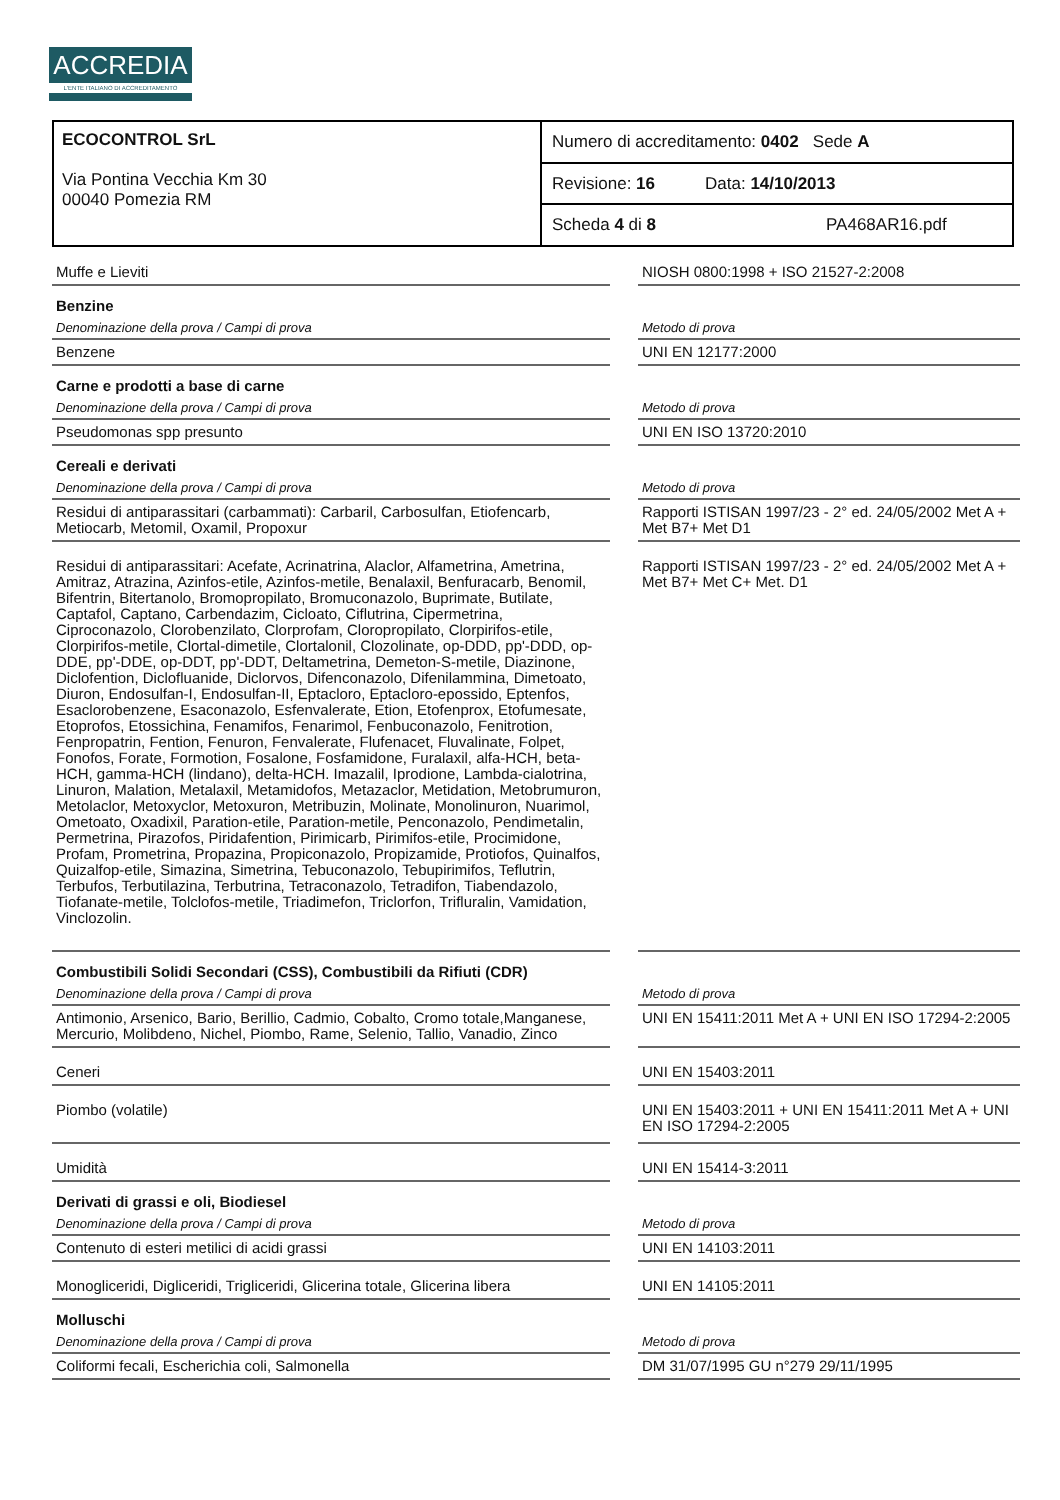ACCREDIA
L'ENTE ITALIANO DI ACCREDITAMENTO
ECOCONTROL SrL
Via Pontina Vecchia Km 30
00040 Pomezia RM
Numero di accreditamento: 0402 Sede A
Revisione: 16 Data: 14/10/2013
Scheda 4 di 8 PA468AR16.pdf
| Muffe e Lieviti | | NIOSH 0800:1998 + ISO 21527-2:2008 |
| Benzine | | |
| Denominazione della prova / Campi di prova | | Metodo di prova |
| Benzene | | UNI EN 12177:2000 |
| Carne e prodotti a base di carne | | |
| Denominazione della prova / Campi di prova | | Metodo di prova |
| Pseudomonas spp presunto | | UNI EN ISO 13720:2010 |
| Cereali e derivati | | |
| Denominazione della prova / Campi di prova | | Metodo di prova |
| Residui di antiparassitari (carbammati): Carbaril, Carbosulfan, Etiofencarb, Metiocarb, Metomil, Oxamil, Propoxur | | Rapporti ISTISAN 1997/23 - 2° ed. 24/05/2002 Met A + Met B7+ Met D1 |
| Residui di antiparassitari: Acefate, Acrinatrina, Alaclor, Alfametrina, Ametrina, Amitraz, Atrazina, Azinfos-etile, Azinfos-metile, Benalaxil, Benfuracarb, Benomil, Bifentrin, Bitertanolo, Bromopropilato, Bromuconazolo, Buprimate, Butilate, Captafol, Captano, Carbendazim, Cicloato, Ciflutrina, Cipermetrina, Ciproconazolo, Clorobenzilato, Clorprofam, Cloropropilato, Clorpirifos-etile, Clorpirifos-metile, Clortal-dimetile, Clortalonil, Clozolinate, op-DDD, pp'-DDD, op-DDE, pp'-DDE, op-DDT, pp'-DDT, Deltametrina, Demeton-S-metile, Diazinone, Diclofention, Diclofluanide, Diclorvos, Difenconazolo, Difenilammina, Dimetoato, Diuron, Endosulfan-I, Endosulfan-II, Eptacloro, Eptacloro-epossido, Eptenfos, Esaclorobenzene, Esaconazolo, Esfenvalerate, Etion, Etofenprox, Etofumesate, Etoprofos, Etossichina, Fenamifos, Fenarimol, Fenbuconazolo, Fenitrotion, Fenpropatrin, Fention, Fenuron, Fenvalerate, Flufenacet, Fluvalinate, Folpet, Fonofos, Forate, Formotion, Fosalone, Fosfamidone, Furalaxil, alfa-HCH, beta-HCH, gamma-HCH (lindano), delta-HCH. Imazalil, Iprodione, Lambda-cialotrina, Linuron, Malation, Metalaxil, Metamidofos, Metazaclor, Metidation, Metobrumuron, Metolaclor, Metoxyclor, Metoxuron, Metribuzin, Molinate, Monolinuron, Nuarimol, Ometoato, Oxadixil, Paration-etile, Paration-metile, Penconazolo, Pendimetalin, Permetrina, Pirazofos, Piridafention, Pirimicarb, Pirimifos-etile, Procimidone, Profam, Prometrina, Propazina, Propiconazolo, Propizamide, Protiofos, Quinalfos, Quizalfop-etile, Simazina, Simetrina, Tebuconazolo, Tebupirimifos, Teflutrin, Terbufos, Terbutilazina, Terbutrina, Tetraconazolo, Tetradifon, Tiabendazolo, Tiofanate-metile, Tolclofos-metile, Triadimefon, Triclorfon, Trifluralin, Vamidation, Vinclozolin. | | Rapporti ISTISAN 1997/23 - 2° ed. 24/05/2002 Met A + Met B7+ Met C+ Met. D1 |
| Combustibili Solidi Secondari (CSS), Combustibili da Rifiuti (CDR) | | |
| Denominazione della prova / Campi di prova | | Metodo di prova |
| Antimonio, Arsenico, Bario, Berillio, Cadmio, Cobalto, Cromo totale,Manganese, Mercurio, Molibdeno, Nichel, Piombo, Rame, Selenio, Tallio, Vanadio, Zinco | | UNI EN 15411:2011 Met A + UNI EN ISO 17294-2:2005 |
| Ceneri | | UNI EN 15403:2011 |
| Piombo (volatile) | | UNI EN 15403:2011 + UNI EN 15411:2011 Met A + UNI EN ISO 17294-2:2005 |
| Umidità | | UNI EN 15414-3:2011 |
| Derivati di grassi e oli, Biodiesel | | |
| Denominazione della prova / Campi di prova | | Metodo di prova |
| Contenuto di esteri metilici di acidi grassi | | UNI EN 14103:2011 |
| Monogliceridi, Digliceridi, Trigliceridi, Glicerina totale, Glicerina libera | | UNI EN 14105:2011 |
| Molluschi | | |
| Denominazione della prova / Campi di prova | | Metodo di prova |
| Coliformi fecali, Escherichia coli, Salmonella | | DM 31/07/1995 GU n°279 29/11/1995 |